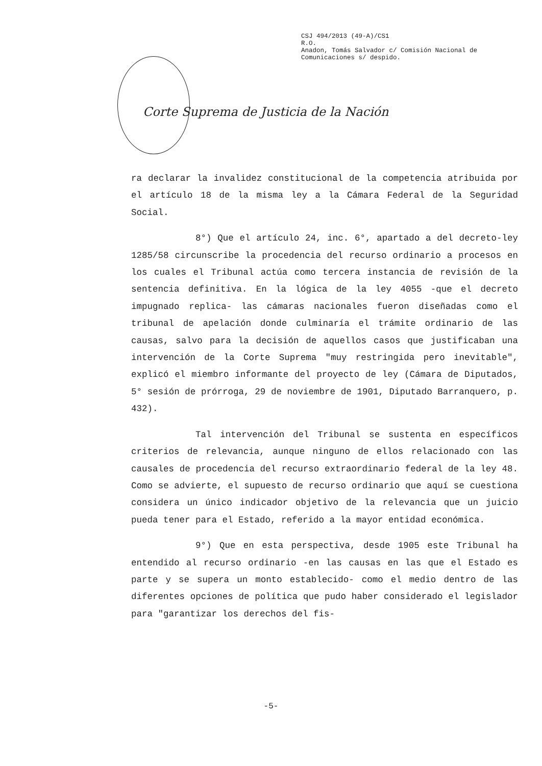CSJ 494/2013 (49-A)/CS1
R.O.
Anadon, Tomás Salvador c/ Comisión Nacional de
Comunicaciones s/ despido.
Corte Suprema de Justicia de la Nación
ra declarar la invalidez constitucional de la competencia atribuida por el artículo 18 de la misma ley a la Cámara Federal de la Seguridad Social.
8°) Que el artículo 24, inc. 6°, apartado a del decreto-ley 1285/58 circunscribe la procedencia del recurso ordinario a procesos en los cuales el Tribunal actúa como tercera instancia de revisión de la sentencia definitiva. En la lógica de la ley 4055 -que el decreto impugnado replica- las cámaras nacionales fueron diseñadas como el tribunal de apelación donde culminaría el trámite ordinario de las causas, salvo para la decisión de aquellos casos que justificaban una intervención de la Corte Suprema "muy restringida pero inevitable", explicó el miembro informante del proyecto de ley (Cámara de Diputados, 5° sesión de prórroga, 29 de noviembre de 1901, Diputado Barranquero, p. 432).
Tal intervención del Tribunal se sustenta en específicos criterios de relevancia, aunque ninguno de ellos relacionado con las causales de procedencia del recurso extraordinario federal de la ley 48. Como se advierte, el supuesto de recurso ordinario que aquí se cuestiona considera un único indicador objetivo de la relevancia que un juicio pueda tener para el Estado, referido a la mayor entidad económica.
9°) Que en esta perspectiva, desde 1905 este Tribunal ha entendido al recurso ordinario -en las causas en las que el Estado es parte y se supera un monto establecido- como el medio dentro de las diferentes opciones de política que pudo haber considerado el legislador para "garantizar los derechos del fis-
-5-